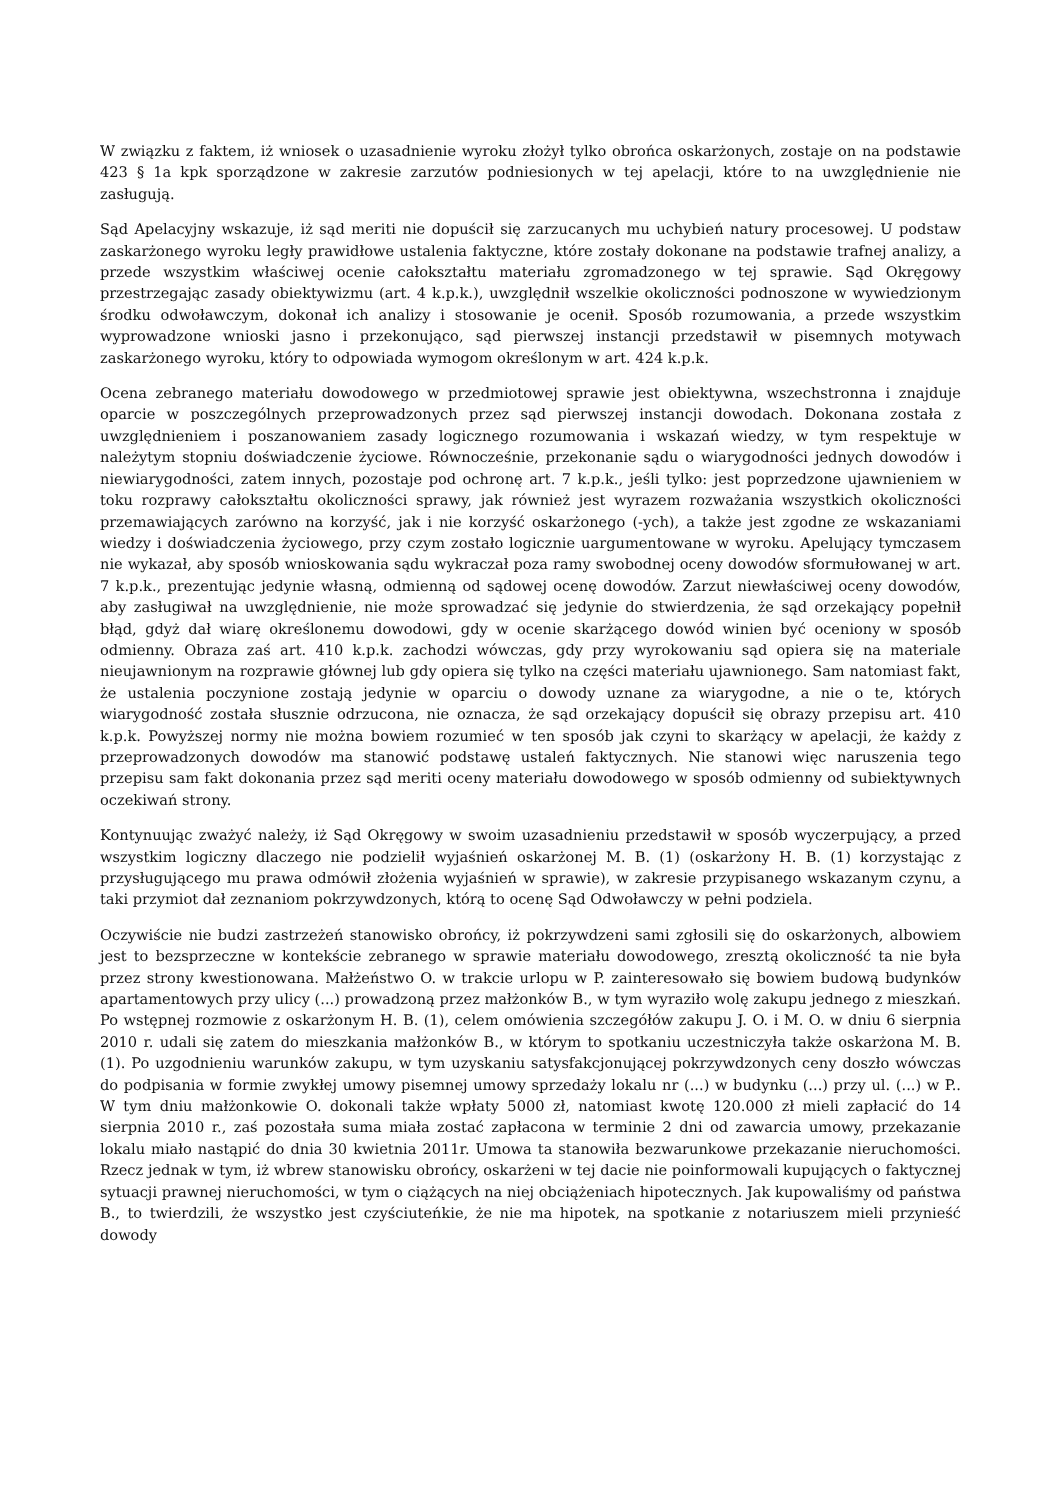W związku z faktem, iż wniosek o uzasadnienie wyroku złożył tylko obrońca oskarżonych, zostaje on na podstawie 423 § 1a kpk sporządzone w zakresie zarzutów podniesionych w tej apelacji, które to na uwzględnienie nie zasługują.
Sąd Apelacyjny wskazuje, iż sąd meriti nie dopuścił się zarzucanych mu uchybień natury procesowej. U podstaw zaskarżonego wyroku legły prawidłowe ustalenia faktyczne, które zostały dokonane na podstawie trafnej analizy, a przede wszystkim właściwej ocenie całokształtu materiału zgromadzonego w tej sprawie. Sąd Okręgowy przestrzegając zasady obiektywizmu (art. 4 k.p.k.), uwzględnił wszelkie okoliczności podnoszone w wywiedzionym środku odwoławczym, dokonał ich analizy i stosowanie je ocenił. Sposób rozumowania, a przede wszystkim wyprowadzone wnioski jasno i przekonująco, sąd pierwszej instancji przedstawił w pisemnych motywach zaskarżonego wyroku, który to odpowiada wymogom określonym w art. 424 k.p.k.
Ocena zebranego materiału dowodowego w przedmiotowej sprawie jest obiektywna, wszechstronna i znajduje oparcie w poszczególnych przeprowadzonych przez sąd pierwszej instancji dowodach. Dokonana została z uwzględnieniem i poszanowaniem zasady logicznego rozumowania i wskazań wiedzy, w tym respektuje w należytym stopniu doświadczenie życiowe. Równocześnie, przekonanie sądu o wiarygodności jednych dowodów i niewiarygodności, zatem innych, pozostaje pod ochronę art. 7 k.p.k., jeśli tylko: jest poprzedzone ujawnieniem w toku rozprawy całokształtu okoliczności sprawy, jak również jest wyrazem rozważania wszystkich okoliczności przemawiających zarówno na korzyść, jak i nie korzyść oskarżonego (-ych), a także jest zgodne ze wskazaniami wiedzy i doświadczenia życiowego, przy czym zostało logicznie uargumentowane w wyroku. Apelujący tymczasem nie wykazał, aby sposób wnioskowania sądu wykraczał poza ramy swobodnej oceny dowodów sformułowanej w art. 7 k.p.k., prezentując jedynie własną, odmienną od sądowej ocenę dowodów. Zarzut niewłaściwej oceny dowodów, aby zasługiwał na uwzględnienie, nie może sprowadzać się jedynie do stwierdzenia, że sąd orzekający popełnił błąd, gdyż dał wiarę określonemu dowodowi, gdy w ocenie skarżącego dowód winien być oceniony w sposób odmienny. Obraza zaś art. 410 k.p.k. zachodzi wówczas, gdy przy wyrokowaniu sąd opiera się na materiale nieujawnionym na rozprawie głównej lub gdy opiera się tylko na części materiału ujawnionego. Sam natomiast fakt, że ustalenia poczynione zostają jedynie w oparciu o dowody uznane za wiarygodne, a nie o te, których wiarygodność została słusznie odrzucona, nie oznacza, że sąd orzekający dopuścił się obrazy przepisu art. 410 k.p.k. Powyższej normy nie można bowiem rozumieć w ten sposób jak czyni to skarżący w apelacji, że każdy z przeprowadzonych dowodów ma stanowić podstawę ustaleń faktycznych. Nie stanowi więc naruszenia tego przepisu sam fakt dokonania przez sąd meriti oceny materiału dowodowego w sposób odmienny od subiektywnych oczekiwań strony.
Kontynuując zważyć należy, iż Sąd Okręgowy w swoim uzasadnieniu przedstawił w sposób wyczerpujący, a przed wszystkim logiczny dlaczego nie podzielił wyjaśnień oskarżonej M. B. (1) (oskarżony H. B. (1) korzystając z przysługującego mu prawa odmówił złożenia wyjaśnień w sprawie), w zakresie przypisanego wskazanym czynu, a taki przymiot dał zeznaniom pokrzywdzonych, którą to ocenę Sąd Odwoławczy w pełni podziela.
Oczywiście nie budzi zastrzeżeń stanowisko obrońcy, iż pokrzywdzeni sami zgłosili się do oskarżonych, albowiem jest to bezsprzeczne w kontekście zebranego w sprawie materiału dowodowego, zresztą okoliczność ta nie była przez strony kwestionowana. Małżeństwo O. w trakcie urlopu w P. zainteresowało się bowiem budową budynków apartamentowych przy ulicy (...) prowadzoną przez małżonków B., w tym wyraziło wolę zakupu jednego z mieszkań. Po wstępnej rozmowie z oskarżonym H. B. (1), celem omówienia szczegółów zakupu J. O. i M. O. w dniu 6 sierpnia 2010 r. udali się zatem do mieszkania małżonków B., w którym to spotkaniu uczestniczyła także oskarżona M. B. (1). Po uzgodnieniu warunków zakupu, w tym uzyskaniu satysfakcjonującej pokrzywdzonych ceny doszło wówczas do podpisania w formie zwykłej umowy pisemnej umowy sprzedaży lokalu nr (...) w budynku (...) przy ul. (...) w P.. W tym dniu małżonkowie O. dokonali także wpłaty 5000 zł, natomiast kwotę 120.000 zł mieli zapłacić do 14 sierpnia 2010 r., zaś pozostała suma miała zostać zapłacona w terminie 2 dni od zawarcia umowy, przekazanie lokalu miało nastąpić do dnia 30 kwietnia 2011r. Umowa ta stanowiła bezwarunkowe przekazanie nieruchomości. Rzecz jednak w tym, iż wbrew stanowisku obrońcy, oskarżeni w tej dacie nie poinformowali kupujących o faktycznej sytuacji prawnej nieruchomości, w tym o ciążących na niej obciążeniach hipotecznych. Jak kupowaliśmy od państwa B., to twierdzili, że wszystko jest czyściuteńkie, że nie ma hipotek, na spotkanie z notariuszem mieli przynieść dowody